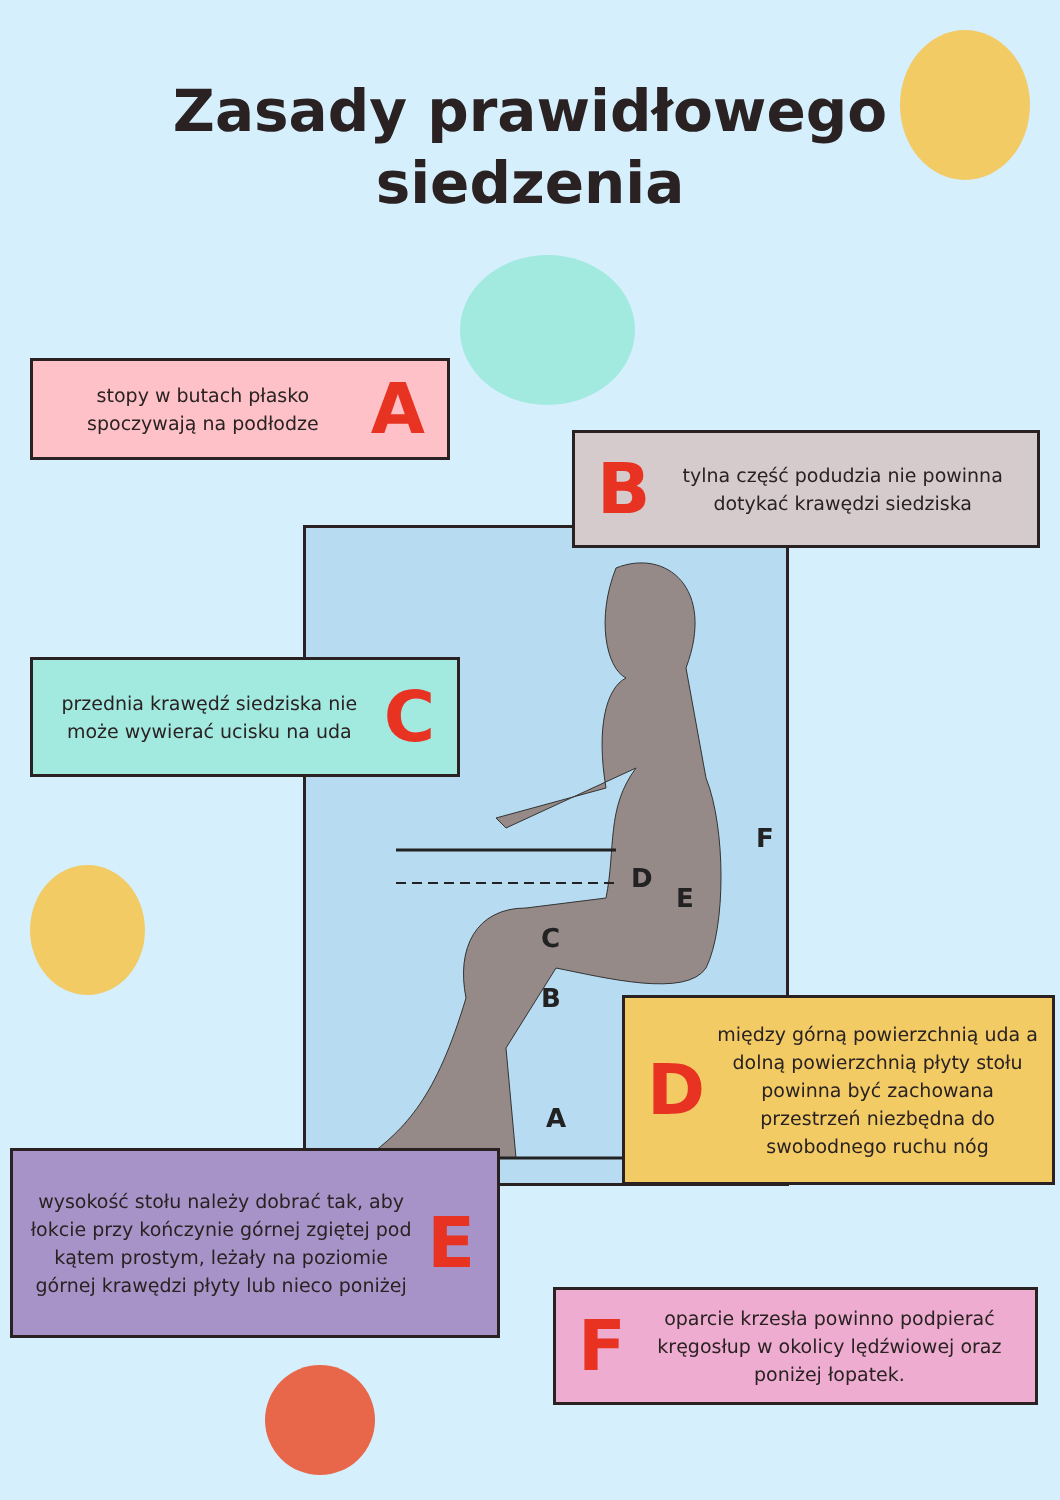Zasady prawidłowego
siedzenia
D
E
F
C
B
A
stopy w butach płasko spoczywają na podłodze A
Btylna część podudzia nie powinna dotykać krawędzi siedziska
przednia krawędź siedziska nie może wywierać ucisku na uda C
Dmiędzy górną powierzchnią uda a dolną powierzchnią płyty stołu powinna być zachowana przestrzeń niezbędna do swobodnego ruchu nóg
wysokość stołu należy dobrać tak, aby łokcie przy kończynie górnej zgiętej pod kątem prostym, leżały na poziomie górnej krawędzi płyty lub nieco poniżej E
Foparcie krzesła powinno podpierać kręgosłup w okolicy lędźwiowej oraz poniżej łopatek.